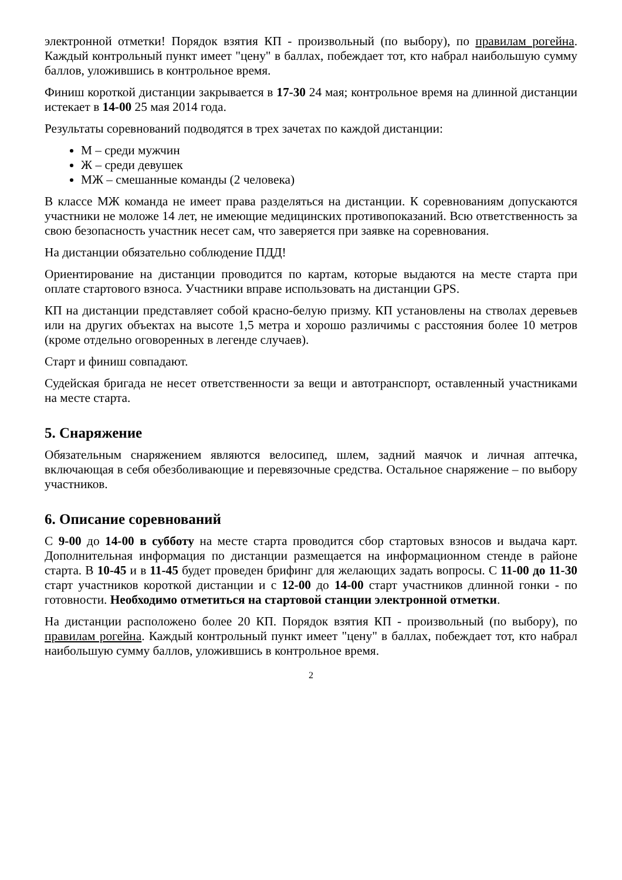электронной отметки! Порядок взятия КП - произвольный (по выбору), по правилам рогейна. Каждый контрольный пункт имеет "цену" в баллах, побеждает тот, кто набрал наибольшую сумму баллов, уложившись в контрольное время.
Финиш короткой дистанции закрывается в 17-30 24 мая; контрольное время на длинной дистанции истекает в 14-00 25 мая 2014 года.
Результаты соревнований подводятся в трех зачетах по каждой дистанции:
М – среди мужчин
Ж – среди девушек
МЖ – смешанные команды (2 человека)
В классе МЖ команда не имеет права разделяться на дистанции. К соревнованиям допускаются участники не моложе 14 лет, не имеющие медицинских противопоказаний. Всю ответственность за свою безопасность участник несет сам, что заверяется при заявке на соревнования.
На дистанции обязательно соблюдение ПДД!
Ориентирование на дистанции проводится по картам, которые выдаются на месте старта при оплате стартового взноса. Участники вправе использовать на дистанции GPS.
КП на дистанции представляет собой красно-белую призму. КП установлены на стволах деревьев или на других объектах на высоте 1,5 метра и хорошо различимы с расстояния более 10 метров (кроме отдельно оговоренных в легенде случаев).
Старт и финиш совпадают.
Судейская бригада не несет ответственности за вещи и автотранспорт, оставленный участниками на месте старта.
5. Снаряжение
Обязательным снаряжением являются велосипед, шлем, задний маячок и личная аптечка, включающая в себя обезболивающие и перевязочные средства. Остальное снаряжение – по выбору участников.
6. Описание соревнований
С 9-00 до 14-00 в субботу на месте старта проводится сбор стартовых взносов и выдача карт. Дополнительная информация по дистанции размещается на информационном стенде в районе старта. В 10-45 и в 11-45 будет проведен брифинг для желающих задать вопросы. С 11-00 до 11-30 старт участников короткой дистанции и с 12-00 до 14-00 старт участников длинной гонки - по готовности. Необходимо отметиться на стартовой станции электронной отметки.
На дистанции расположено более 20 КП. Порядок взятия КП - произвольный (по выбору), по правилам рогейна. Каждый контрольный пункт имеет "цену" в баллах, побеждает тот, кто набрал наибольшую сумму баллов, уложившись в контрольное время.
2